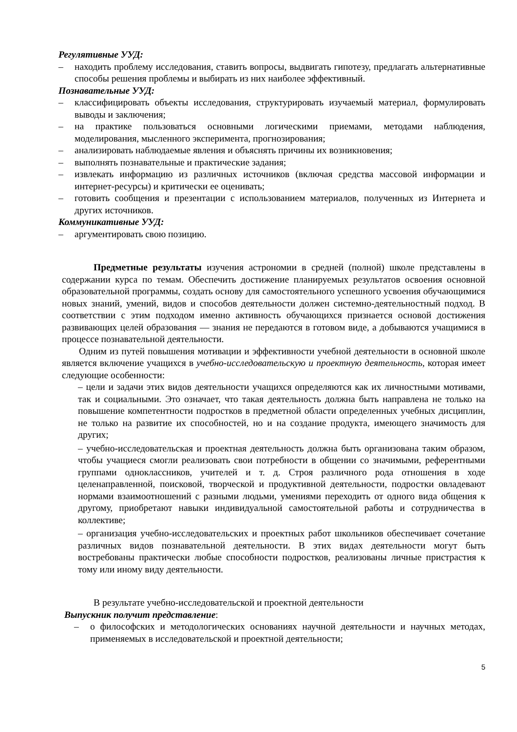Регулятивные УУД:
– находить проблему исследования, ставить вопросы, выдвигать гипотезу, предлагать альтернативные способы решения проблемы и выбирать из них наиболее эффективный.
Познавательные УУД:
– классифицировать объекты исследования, структурировать изучаемый материал, формулировать выводы и заключения;
– на практике пользоваться основными логическими приемами, методами наблюдения, моделирования, мысленного эксперимента, прогнозирования;
– анализировать наблюдаемые явления и объяснять причины их возникновения;
– выполнять познавательные и практические задания;
– извлекать информацию из различных источников (включая средства массовой информации и интернет-ресурсы) и критически ее оценивать;
– готовить сообщения и презентации с использованием материалов, полученных из Интернета и других источников.
Коммуникативные УУД:
– аргументировать свою позицию.
Предметные результаты изучения астрономии в средней (полной) школе представлены в содержании курса по темам. Обеспечить достижение планируемых результатов освоения основной образовательной программы, создать основу для самостоятельного успешного усвоения обучающимися новых знаний, умений, видов и способов деятельности должен системно-деятельностный подход. В соответствии с этим подходом именно активность обучающихся признается основой достижения развивающих целей образования — знания не передаются в готовом виде, а добываются учащимися в процессе познавательной деятельности.
Одним из путей повышения мотивации и эффективности учебной деятельности в основной школе является включение учащихся в учебно-исследовательскую и проектную деятельность, которая имеет следующие особенности:
– цели и задачи этих видов деятельности учащихся определяются как их личностными мотивами, так и социальными. Это означает, что такая деятельность должна быть направлена не только на повышение компетентности подростков в предметной области определенных учебных дисциплин, не только на развитие их способностей, но и на создание продукта, имеющего значимость для других;
– учебно-исследовательская и проектная деятельность должна быть организована таким образом, чтобы учащиеся смогли реализовать свои потребности в общении со значимыми, референтными группами одноклассников, учителей и т. д. Строя различного рода отношения в ходе целенаправленной, поисковой, творческой и продуктивной деятельности, подростки овладевают нормами взаимоотношений с разными людьми, умениями переходить от одного вида общения к другому, приобретают навыки индивидуальной самостоятельной работы и сотрудничества в коллективе;
– организация учебно-исследовательских и проектных работ школьников обеспечивает сочетание различных видов познавательной деятельности. В этих видах деятельности могут быть востребованы практически любые способности подростков, реализованы личные пристрастия к тому или иному виду деятельности.
В результате учебно-исследовательской и проектной деятельности
Выпускник получит представление:
– о философских и методологических основаниях научной деятельности и научных методах, применяемых в исследовательской и проектной деятельности;
5